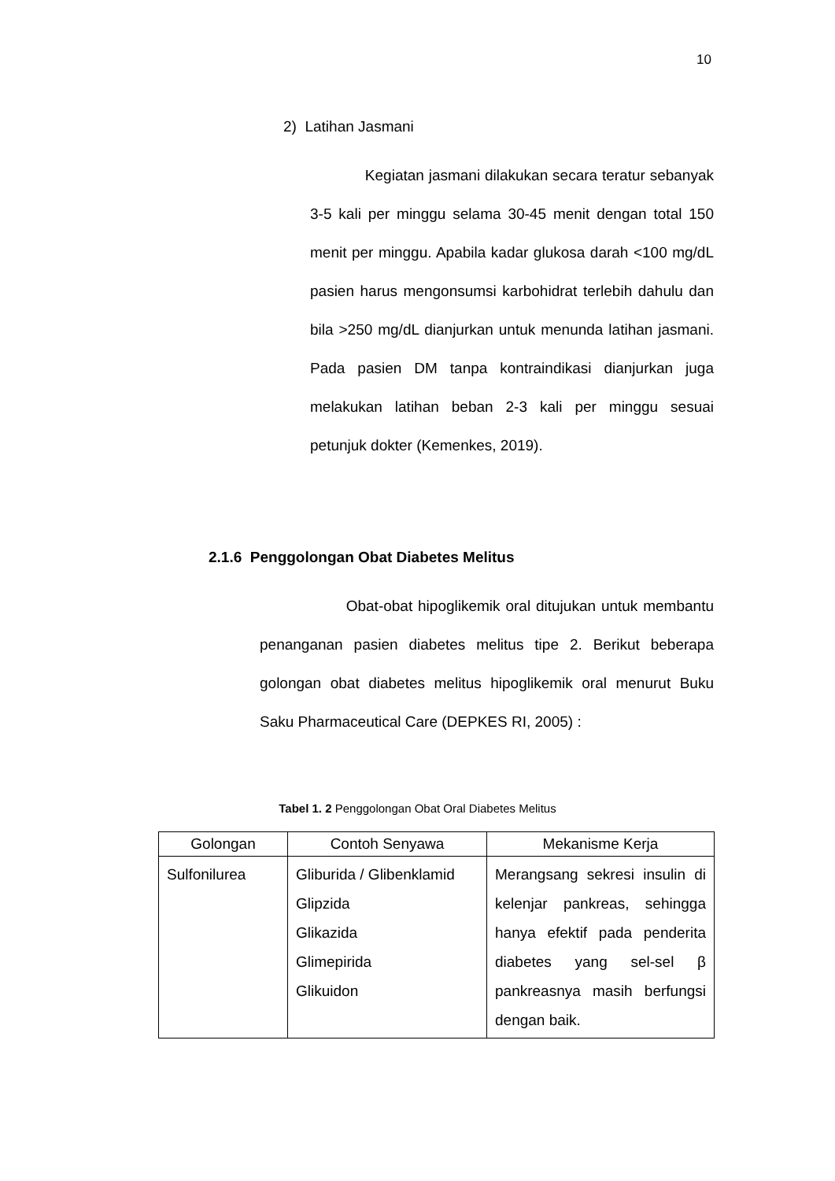10
2) Latihan Jasmani
Kegiatan jasmani dilakukan secara teratur sebanyak 3-5 kali per minggu selama 30-45 menit dengan total 150 menit per minggu. Apabila kadar glukosa darah <100 mg/dL pasien harus mengonsumsi karbohidrat terlebih dahulu dan bila >250 mg/dL dianjurkan untuk menunda latihan jasmani. Pada pasien DM tanpa kontraindikasi dianjurkan juga melakukan latihan beban 2-3 kali per minggu sesuai petunjuk dokter (Kemenkes, 2019).
2.1.6 Penggolongan Obat Diabetes Melitus
Obat-obat hipoglikemik oral ditujukan untuk membantu penanganan pasien diabetes melitus tipe 2. Berikut beberapa golongan obat diabetes melitus hipoglikemik oral menurut Buku Saku Pharmaceutical Care (DEPKES RI, 2005) :
Tabel 1. 2 Penggolongan Obat Oral Diabetes Melitus
| Golongan | Contoh Senyawa | Mekanisme Kerja |
| --- | --- | --- |
| Sulfonilurea | Gliburida / Glibenklamid Glipzida Glikazida Glimepirida Glikuidon | Merangsang sekresi insulin di kelenjar pankreas, sehingga hanya efektif pada penderita diabetes yang sel-sel β pankreasnya masih berfungsi dengan baik. |